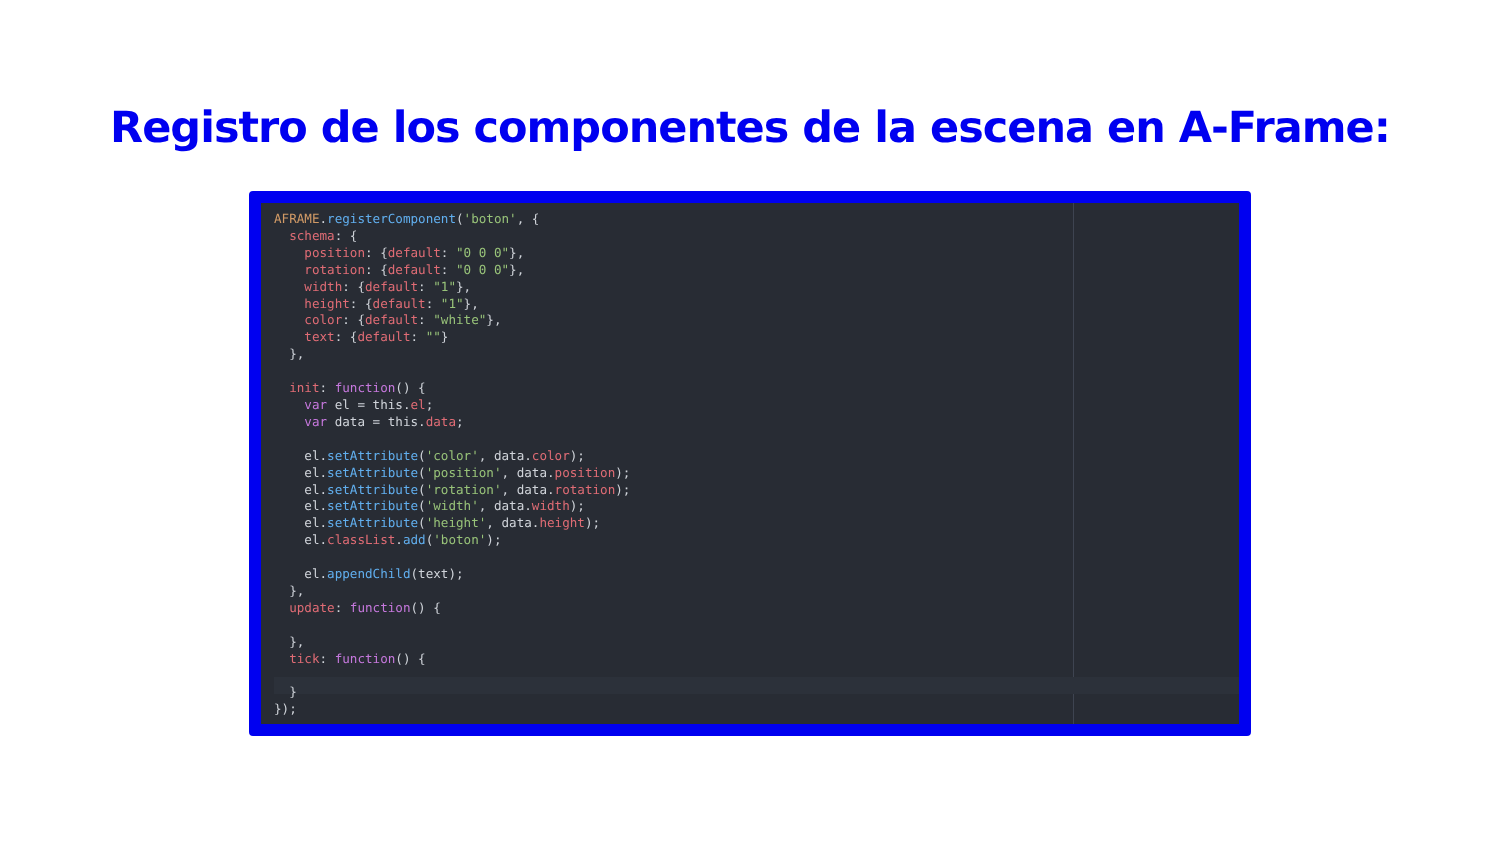Registro de los componentes de la escena en A-Frame:
AFRAME.registerComponent('boton', {
  schema: {
    position: {default: "0 0 0"},
    rotation: {default: "0 0 0"},
    width: {default: "1"},
    height: {default: "1"},
    color: {default: "white"},
    text: {default: ""}
  },

  init: function() {
    var el = this.el;
    var data = this.data;

    el.setAttribute('color', data.color);
    el.setAttribute('position', data.position);
    el.setAttribute('rotation', data.rotation);
    el.setAttribute('width', data.width);
    el.setAttribute('height', data.height);
    el.classList.add('boton');

    el.appendChild(text);
  },
  update: function() {

  },
  tick: function() {

  }
});